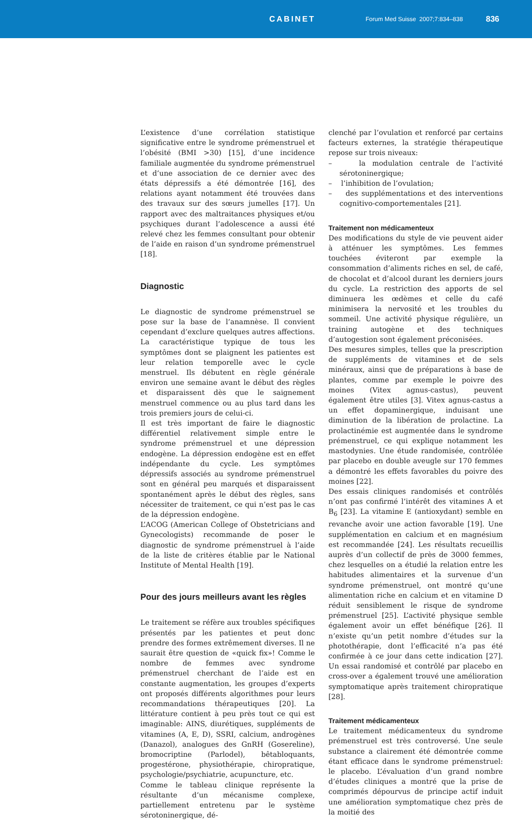CABINET
Forum Med Suisse 2007;7:834–838
836
L’existence d’une corrélation statistique significative entre le syndrome prémenstruel et l’obésité (BMI >30) [15], d’une incidence familiale augmentée du syndrome prémenstruel et d’une association de ce dernier avec des états dépressifs a été démontrée [16], des relations ayant notamment été trouvées dans des travaux sur des sœurs jumelles [17]. Un rapport avec des maltraitances physiques et/ou psychiques durant l’adolescence a aussi été relevé chez les femmes consultant pour obtenir de l’aide en raison d’un syndrome prémenstruel [18].
Diagnostic
Le diagnostic de syndrome prémenstruel se pose sur la base de l’anamnèse. Il convient cependant d’exclure quelques autres affections. La caractéristique typique de tous les symptômes dont se plaignent les patientes est leur relation temporelle avec le cycle menstruel. Ils débutent en règle générale environ une semaine avant le début des règles et disparaissent dès que le saignement menstruel commence ou au plus tard dans les trois premiers jours de celui-ci.
Il est très important de faire le diagnostic différentiel relativement simple entre le syndrome prémenstruel et une dépression endogène. La dépression endogène est en effet indépendante du cycle. Les symptômes dépressifs associés au syndrome prémenstruel sont en général peu marqués et disparaissent spontanément après le début des règles, sans nécessiter de traitement, ce qui n’est pas le cas de la dépression endogène.
L’ACOG (American College of Obstetricians and Gynecologists) recommande de poser le diagnostic de syndrome prémenstruel à l’aide de la liste de critères établie par le National Institute of Mental Health [19].
Pour des jours meilleurs avant les règles
Le traitement se réfère aux troubles spécifiques présentés par les patientes et peut donc prendre des formes extrêmement diverses. Il ne saurait être question de «quick fix»! Comme le nombre de femmes avec syndrome prémenstruel cherchant de l’aide est en constante augmentation, les groupes d’experts ont proposés différents algorithmes pour leurs recommandations thérapeutiques [20]. La littérature contient à peu près tout ce qui est imaginable: AINS, diurétiques, suppléments de vitamines (A, E, D), SSRI, calcium, androgènes (Danazol), analogues des GnRH (Gosereline), bromocriptine (Parlodel), bêtabloquants, progestérone, physiothérapie, chiropratique, psychologie/psychiatrie, acupuncture, etc.
Comme le tableau clinique représente la résultante d’un mécanisme complexe, partiellement entretenu par le système sérotoninergique, dé-
clenché par l’ovulation et renforcé par certains facteurs externes, la stratégie thérapeutique repose sur trois niveaux:
– la modulation centrale de l’activité sérotoninergique;
– l’inhibition de l’ovulation;
– des supplémentations et des interventions cognitivo-comportementales [21].
Traitement non médicamenteux
Des modifications du style de vie peuvent aider à atténuer les symptômes. Les femmes touchées éviteront par exemple la consommation d’aliments riches en sel, de café, de chocolat et d’alcool durant les derniers jours du cycle. La restriction des apports de sel diminuera les œdèmes et celle du café minimisera la nervosité et les troubles du sommeil. Une activité physique régulière, un training autogène et des techniques d’autogestion sont également préconisées.
Des mesures simples, telles que la prescription de suppléments de vitamines et de sels minéraux, ainsi que de préparations à base de plantes, comme par exemple le poivre des moines (Vitex agnus-castus), peuvent également être utiles [3]. Vitex agnus-castus a un effet dopaminergique, induisant une diminution de la libération de prolactine. La prolactinémie est augmentée dans le syndrome prémenstruel, ce qui explique notamment les mastodynies. Une étude randomisée, contrôlée par placebo en double aveugle sur 170 femmes a démontré les effets favorables du poivre des moines [22].
Des essais cliniques randomisés et contrôlés n’ont pas confirmé l’intérêt des vitamines A et B<sub>6</sub> [23]. La vitamine E (antioxydant) semble en revanche avoir une action favorable [19]. Une supplémentation en calcium et en magnésium est recommandée [24]. Les résultats recueillis auprès d’un collectif de près de 3000 femmes, chez lesquelles on a étudié la relation entre les habitudes alimentaires et la survenue d’un syndrome prémenstruel, ont montré qu’une alimentation riche en calcium et en vitamine D réduit sensiblement le risque de syndrome prémenstruel [25]. L’activité physique semble également avoir un effet bénéfique [26]. Il n’existe qu’un petit nombre d’études sur la photothérapie, dont l’efficacité n’a pas été confirmée à ce jour dans cette indication [27]. Un essai randomisé et contrôlé par placebo en cross-over a également trouvé une amélioration symptomatique après traitement chiropratique [28].
Traitement médicamenteux
Le traitement médicamenteux du syndrome prémenstruel est très controversé. Une seule substance a clairement été démontrée comme étant efficace dans le syndrome prémenstruel: le placebo. L’évaluation d’un grand nombre d’études cliniques a montré que la prise de comprimés dépourvus de principe actif induit une amélioration symptomatique chez près de la moitié des